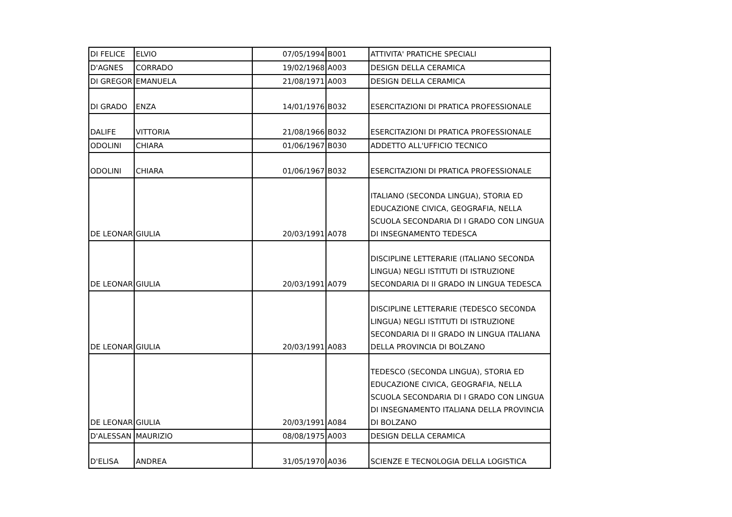| DI FELICE | ELVIO | 07/05/1994 | B001 | ATTIVITA' PRATICHE SPECIALI |
| D'AGNES | CORRADO | 19/02/1968 | A003 | DESIGN DELLA CERAMICA |
| DI GREGOR | EMANUELA | 21/08/1971 | A003 | DESIGN DELLA CERAMICA |
| DI GRADO | ENZA | 14/01/1976 | B032 | ESERCITAZIONI DI PRATICA PROFESSIONALE |
| DALIFE | VITTORIA | 21/08/1966 | B032 | ESERCITAZIONI DI PRATICA PROFESSIONALE |
| ODOLINI | CHIARA | 01/06/1967 | B030 | ADDETTO ALL'UFFICIO TECNICO |
| ODOLINI | CHIARA | 01/06/1967 | B032 | ESERCITAZIONI DI PRATICA PROFESSIONALE |
| DE LEONAR | GIULIA | 20/03/1991 | A078 | ITALIANO (SECONDA LINGUA), STORIA ED EDUCAZIONE CIVICA, GEOGRAFIA, NELLA SCUOLA SECONDARIA DI I GRADO CON LINGUA DI INSEGNAMENTO TEDESCA |
| DE LEONAR | GIULIA | 20/03/1991 | A079 | DISCIPLINE LETTERARIE (ITALIANO SECONDA LINGUA) NEGLI ISTITUTI DI ISTRUZIONE SECONDARIA DI II GRADO IN LINGUA TEDESCA |
| DE LEONAR | GIULIA | 20/03/1991 | A083 | DISCIPLINE LETTERARIE (TEDESCO SECONDA LINGUA) NEGLI ISTITUTI DI ISTRUZIONE SECONDARIA DI II GRADO IN LINGUA ITALIANA DELLA PROVINCIA DI BOLZANO |
| DE LEONAR | GIULIA | 20/03/1991 | A084 | TEDESCO (SECONDA LINGUA), STORIA ED EDUCAZIONE CIVICA, GEOGRAFIA, NELLA SCUOLA SECONDARIA DI I GRADO CON LINGUA DI INSEGNAMENTO ITALIANA DELLA PROVINCIA DI BOLZANO |
| D'ALESSAN | MAURIZIO | 08/08/1975 | A003 | DESIGN DELLA CERAMICA |
| D'ELISA | ANDREA | 31/05/1970 | A036 | SCIENZE E TECNOLOGIA DELLA LOGISTICA |